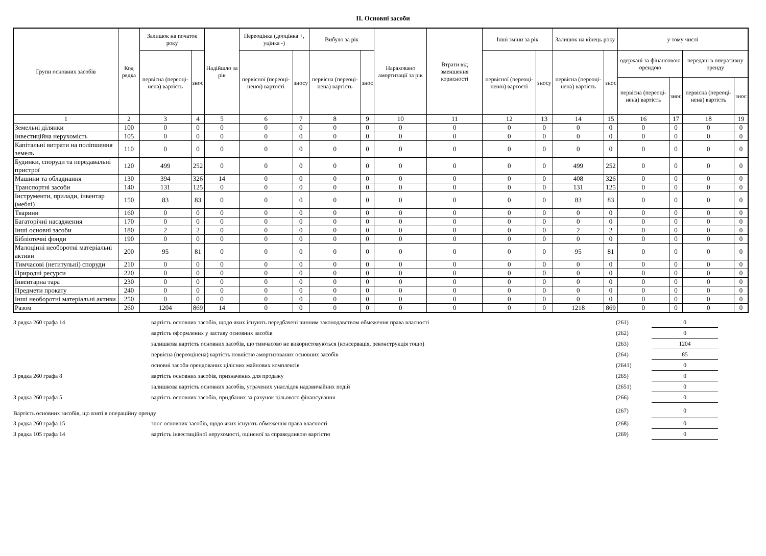II. Основні засоби
| Групи основних засобів | Код рядка | Залишок на початок року | | Надійшло за рік | Переоцінка (дооцінка +, уцінка -) | | Вибуло за рік | | Нараховано амортизації за рік | Втрати від зменшення корисності | Інші зміни за рік | | Залишок на кінець року | | у тому числі | | | |
| --- | --- | --- | --- | --- | --- | --- | --- | --- | --- | --- | --- | --- | --- | --- | --- | --- | --- | --- |
| | | первісна (переоці-нена) вартість | знос | | первісної (переоці-неної) вартості | зносу | первісна (переоці-нена) вартість | знос | | | первісної (переоці-неної) вартості | зносу | первісна (переоці-нена) вартість | знос | одержані за фінансовою орендою | | передані в оперативну оренду | |
| | | | | | | | | | | | | | | | первісна (переоці-нена) вартість | знос | первісна (переоці-нена) вартість | знос |
| 1 | 2 | 3 | 4 | 5 | 6 | 7 | 8 | 9 | 10 | 11 | 12 | 13 | 14 | 15 | 16 | 17 | 18 | 19 |
| Земельні ділянки | 100 | 0 | 0 | 0 | 0 | 0 | 0 | 0 | 0 | 0 | 0 | 0 | 0 | 0 | 0 | 0 | 0 | 0 |
| Інвестиційна нерухомість | 105 | 0 | 0 | 0 | 0 | 0 | 0 | 0 | 0 | 0 | 0 | 0 | 0 | 0 | 0 | 0 | 0 | 0 |
| Капітальні витрати на поліпшення земель | 110 | 0 | 0 | 0 | 0 | 0 | 0 | 0 | 0 | 0 | 0 | 0 | 0 | 0 | 0 | 0 | 0 | 0 |
| Будинки, споруди та передавальні пристрої | 120 | 499 | 252 | 0 | 0 | 0 | 0 | 0 | 0 | 0 | 0 | 0 | 499 | 252 | 0 | 0 | 0 | 0 |
| Машини та обладнання | 130 | 394 | 326 | 14 | 0 | 0 | 0 | 0 | 0 | 0 | 0 | 0 | 408 | 326 | 0 | 0 | 0 | 0 |
| Транспортні засоби | 140 | 131 | 125 | 0 | 0 | 0 | 0 | 0 | 0 | 0 | 0 | 0 | 131 | 125 | 0 | 0 | 0 | 0 |
| Інструменти, прилади, інвентар (меблі) | 150 | 83 | 83 | 0 | 0 | 0 | 0 | 0 | 0 | 0 | 0 | 0 | 83 | 83 | 0 | 0 | 0 | 0 |
| Тварини | 160 | 0 | 0 | 0 | 0 | 0 | 0 | 0 | 0 | 0 | 0 | 0 | 0 | 0 | 0 | 0 | 0 | 0 |
| Багаторічні насадження | 170 | 0 | 0 | 0 | 0 | 0 | 0 | 0 | 0 | 0 | 0 | 0 | 0 | 0 | 0 | 0 | 0 | 0 |
| Інші основні засоби | 180 | 2 | 2 | 0 | 0 | 0 | 0 | 0 | 0 | 0 | 0 | 0 | 2 | 2 | 0 | 0 | 0 | 0 |
| Бібліотечні фонди | 190 | 0 | 0 | 0 | 0 | 0 | 0 | 0 | 0 | 0 | 0 | 0 | 0 | 0 | 0 | 0 | 0 | 0 |
| Малоцінні необоротні матеріальні активи | 200 | 95 | 81 | 0 | 0 | 0 | 0 | 0 | 0 | 0 | 0 | 0 | 95 | 81 | 0 | 0 | 0 | 0 |
| Тимчасові (нетитульні) споруди | 210 | 0 | 0 | 0 | 0 | 0 | 0 | 0 | 0 | 0 | 0 | 0 | 0 | 0 | 0 | 0 | 0 | 0 |
| Природні ресурси | 220 | 0 | 0 | 0 | 0 | 0 | 0 | 0 | 0 | 0 | 0 | 0 | 0 | 0 | 0 | 0 | 0 | 0 |
| Інвентарна тара | 230 | 0 | 0 | 0 | 0 | 0 | 0 | 0 | 0 | 0 | 0 | 0 | 0 | 0 | 0 | 0 | 0 | 0 |
| Предмети прокату | 240 | 0 | 0 | 0 | 0 | 0 | 0 | 0 | 0 | 0 | 0 | 0 | 0 | 0 | 0 | 0 | 0 | 0 |
| Інші необоротні матеріальні активи | 250 | 0 | 0 | 0 | 0 | 0 | 0 | 0 | 0 | 0 | 0 | 0 | 0 | 0 | 0 | 0 | 0 | 0 |
| Разом | 260 | 1204 | 869 | 14 | 0 | 0 | 0 | 0 | 0 | 0 | 0 | 0 | 1218 | 869 | 0 | 0 | 0 | 0 |
| З рядка 260 графа 14 | вартість основних засобів, щодо яких існують передбачені чинним законодавством обмеження права власності | (261) | 0 |
| | вартість оформлених у заставу основних засобів | (262) | 0 |
| | залишкова вартість основних засобів, що тимчасово не використовуються (консервація, реконструкція тощо) | (263) | 1204 |
| | первісна (переоцінена) вартість повністю амортизованих основних засобів | (264) | 85 |
| | основні засоби орендованих цілісних майнових комплексів | (2641) | 0 |
| З рядка 260 графа 8 | вартість основних засобів, призначених для продажу | (265) | 0 |
| | залишкова вартість основних засобів, утрачених унаслідок надзвичайних подій | (2651) | 0 |
| З рядка 260 графа 5 | вартість основних засобів, придбаних за рахунок цільового фінансування | (266) | 0 |
| Вартість основних засобів, що взяті в операційну оренду | | (267) | 0 |
| З рядка 260 графа 15 | знос основних засобів, щодо яких існують обмеження права власності | (268) | 0 |
| З рядка 105 графа 14 | вартість інвестиційної нерухомості, оціненої за справедливою вартістю | (269) | 0 |